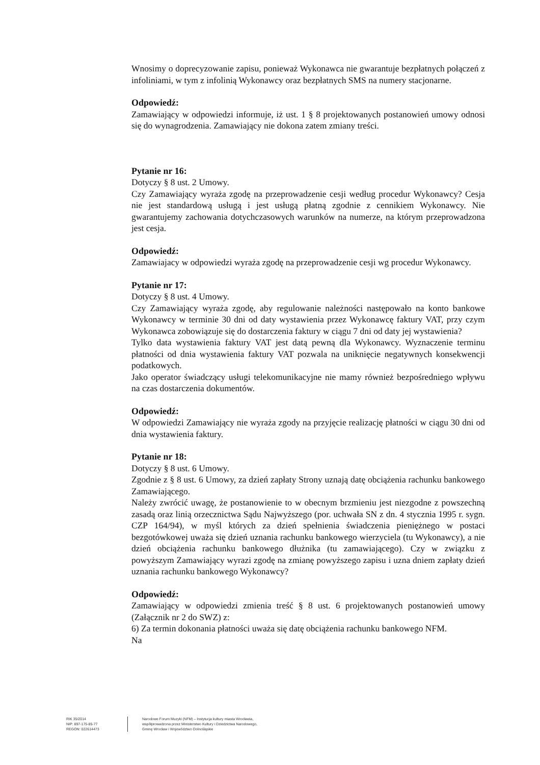Wnosimy o doprecyzowanie zapisu, ponieważ Wykonawca nie gwarantuje bezpłatnych połączeń z infoliniami, w tym z infolinią Wykonawcy oraz bezpłatnych SMS na numery stacjonarne.
Odpowiedź:
Zamawiający w odpowiedzi informuje, iż ust. 1 § 8 projektowanych postanowień umowy odnosi się do wynagrodzenia. Zamawiający nie dokona zatem zmiany treści.
Pytanie nr 16:
Dotyczy § 8 ust. 2 Umowy.
Czy Zamawiający wyraża zgodę na przeprowadzenie cesji według procedur Wykonawcy? Cesja nie jest standardową usługą i jest usługą płatną zgodnie z cennikiem Wykonawcy. Nie gwarantujemy zachowania dotychczasowych warunków na numerze, na którym przeprowadzona jest cesja.
Odpowiedź:
Zamawiajacy w odpowiedzi wyraża zgodę na przeprowadzenie cesji wg procedur Wykonawcy.
Pytanie nr 17:
Dotyczy § 8 ust. 4 Umowy.
Czy Zamawiający wyraża zgodę, aby regulowanie należności następowało na konto bankowe Wykonawcy w terminie 30 dni od daty wystawienia przez Wykonawcę faktury VAT, przy czym Wykonawca zobowiązuje się do dostarczenia faktury w ciągu 7 dni od daty jej wystawienia?
Tylko data wystawienia faktury VAT jest datą pewną dla Wykonawcy. Wyznaczenie terminu płatności od dnia wystawienia faktury VAT pozwala na uniknięcie negatywnych konsekwencji podatkowych.
Jako operator świadczący usługi telekomunikacyjne nie mamy również bezpośredniego wpływu na czas dostarczenia dokumentów.
Odpowiedź:
W odpowiedzi Zamawiający nie wyraża zgody na przyjęcie realizację płatności w ciągu 30 dni od dnia wystawienia faktury.
Pytanie nr 18:
Dotyczy § 8 ust. 6 Umowy.
Zgodnie z § 8 ust. 6 Umowy, za dzień zapłaty Strony uznają datę obciążenia rachunku bankowego Zamawiającego.
Należy zwrócić uwagę, że postanowienie to w obecnym brzmieniu jest niezgodne z powszechną zasadą oraz linią orzecznictwa Sądu Najwyższego (por. uchwała SN z dn. 4 stycznia 1995 r. sygn. CZP 164/94), w myśl których za dzień spełnienia świadczenia pieniężnego w postaci bezgotówkowej uważa się dzień uznania rachunku bankowego wierzyciela (tu Wykonawcy), a nie dzień obciążenia rachunku bankowego dłużnika (tu zamawiającego). Czy w związku z powyższym Zamawiający wyrazi zgodę na zmianę powyższego zapisu i uzna dniem zapłaty dzień uznania rachunku bankowego Wykonawcy?
Odpowiedź:
Zamawiający w odpowiedzi zmienia treść § 8 ust. 6 projektowanych postanowień umowy (Załącznik nr 2 do SWZ) z:
6) Za termin dokonania płatności uważa się datę obciążenia rachunku bankowego NFM.
Na
RIK 35/2014
NIP: 897-175-85-77
REGON: 022614473
Narodowe Forum Muzyki (NFM) – Instytucja kultury miasta Wrocławia,
współprowadzona przez Ministerstwo Kultury i Dziedzictwa Narodowego,
Gminę Wrocław i Województwo Dolnośląskie